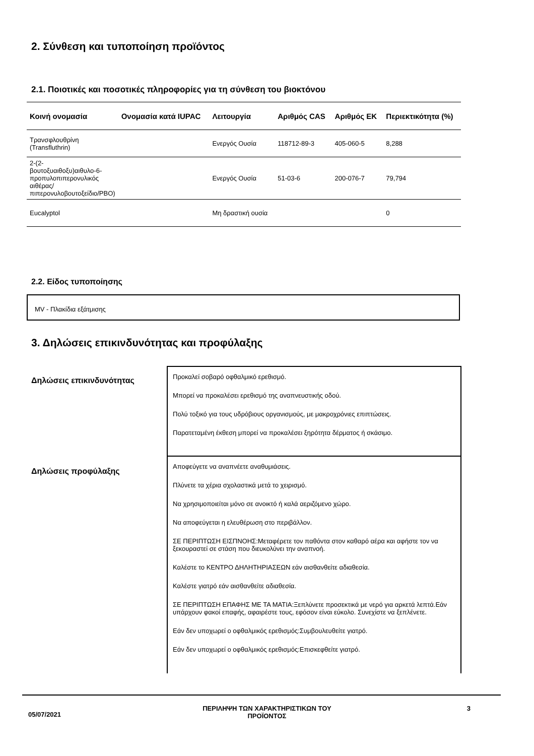2. Σύνθεση και τυποποίηση προϊόντος
2.1. Ποιοτικές και ποσοτικές πληροφορίες για τη σύνθεση του βιοκτόνου
| Κοινή ονομασία | Ονομασία κατά IUPAC | Λειτουργία | Αριθμός CAS | Αριθμός ΕΚ | Περιεκτικότητα (%) |
| --- | --- | --- | --- | --- | --- |
| Τρανσφλουθρίνη (Transfluthrin) | | Ενεργός Ουσία | 118712-89-3 | 405-060-5 | 8,288 |
| 2-(2-βουτοξυαιθοξυ)αιθυλο-6-προπυλοπιπερονυλικός αιθέρας/πιπερονυλοβουτοξείδιο/PBO) | | Ενεργός Ουσία | 51-03-6 | 200-076-7 | 79,794 |
| Eucalyptol | | Μη δραστική ουσία | | | 0 |
2.2. Είδος τυποποίησης
MV - Πλακίδια εξάτμισης
3. Δηλώσεις επικινδυνότητας και προφύλαξης
Δηλώσεις επικινδυνότητας
Προκαλεί σοβαρό οφθαλμικό ερεθισμό.
Μπορεί να προκαλέσει ερεθισμό της αναπνευστικής οδού.
Πολύ τοξικό για τους υδρόβιους οργανισμούς, με μακροχρόνιες επιπτώσεις.
Παρατεταμένη έκθεση μπορεί να προκαλέσει ξηρότητα δέρματος ή σκάσιμο.
Δηλώσεις προφύλαξης
Αποφεύγετε να αναπνέετε αναθυμιάσεις.
Πλύνετε τα χέρια σχολαστικά μετά το χειρισμό.
Να χρησιμοποιείται μόνο σε ανοικτό ή καλά αεριζόμενο χώρο.
Να αποφεύγεται η ελευθέρωση στο περιβάλλον.
ΣΕ ΠΕΡΙΠΤΩΣΗ ΕΙΣΠΝΟΗΣ:Μεταφέρετε τον παθόντα στον καθαρό αέρα και αφήστε τον να ξεκουραστεί σε στάση που διευκολύνει την αναπνοή.
Καλέστε το ΚΕΝΤΡΟ ΔΗΛΗΤΗΡΙΑΣΕΩΝ εάν αισθανθείτε αδιαθεσία.
Καλέστε γιατρό εάν αισθανθείτε αδιαθεσία.
ΣΕ ΠΕΡΙΠΤΩΣΗ ΕΠΑΦΗΣ ΜΕ ΤΑ ΜΑΤΙΑ:Ξεπλύνετε προσεκτικά με νερό για αρκετά λεπτά.Εάν υπάρχουν φακοί επαφής, αφαιρέστε τους, εφόσον είναι εύκολο. Συνεχίστε να ξεπλένετε.
Εάν δεν υποχωρεί ο οφθαλμικός ερεθισμός:Συμβουλευθείτε γιατρό.
Εάν δεν υποχωρεί ο οφθαλμικός ερεθισμός:Επισκεφθείτε γιατρό.
05/07/2021 ΠΕΡΙΛΗΨΗ ΤΩΝ ΧΑΡΑΚΤΗΡΙΣΤΙΚΩΝ ΤΟΥ
ΠΡΟΪΟΝΤΟΣ 3